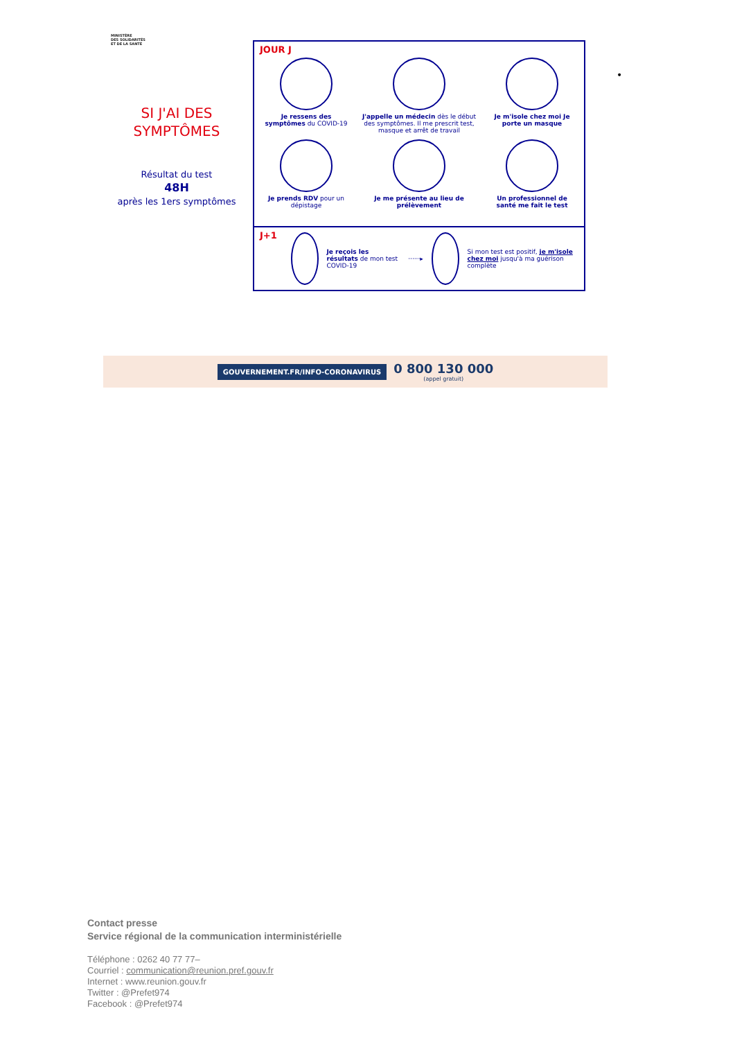MINISTÈRE
DES SOLIDARITÉS
ET DE LA SANTÉ
SI J'AI DES SYMPTÔMES
Résultat du test
48H
après les 1ers symptômes
JOUR J
Je ressens des symptômes du COVID-19
J'appelle un médecin dès le début des symptômes. Il me prescrit test, masque et arrêt de travail
Je m'isole chez moi Je porte un masque
Je prends RDV pour un dépistage
Je me présente au lieu de prélèvement
Un professionnel de santé me fait le test
J+1
Je reçois les résultats de mon test COVID-19
······▸
Si mon test est positif, je m'isole chez moi jusqu'à ma guérison complète
•
GOUVERNEMENT.FR/INFO-CORONAVIRUS 0 800 130 000
(appel gratuit)
Contact presse
Service régional de la communication interministérielle
Téléphone : 0262 40 77 77–
Courriel : communication@reunion.pref.gouv.fr
Internet : www.reunion.gouv.fr
Twitter : @Prefet974
Facebook : @Prefet974